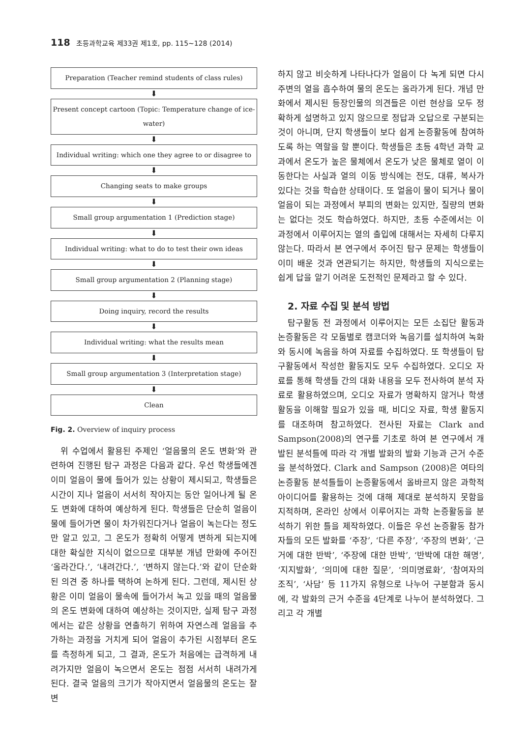118 초등과학교육 제33권 제1호, pp. 115∼128 (2014)
Preparation (Teacher remind students of class rules)
⬇
Present concept cartoon (Topic: Temperature change of ice-water)
⬇
Individual writing: which one they agree to or disagree to
⬇
Changing seats to make groups
⬇
Small group argumentation 1 (Prediction stage)
⬇
Individual writing: what to do to test their own ideas
⬇
Small group argumentation 2 (Planning stage)
⬇
Doing inquiry, record the results
⬇
Individual writing: what the results mean
⬇
Small group argumentation 3 (Interpretation stage)
⬇
Clean
Fig. 2. Overview of inquiry process
위 수업에서 활용된 주제인 ‘얼음물의 온도 변화’와 관련하여 진행된 탐구 과정은 다음과 같다. 우선 학생들에겐 이미 얼음이 물에 들어가 있는 상황이 제시되고, 학생들은 시간이 지나 얼음이 서서히 작아지는 동안 일어나게 될 온도 변화에 대하여 예상하게 된다. 학생들은 단순히 얼음이 물에 들어가면 물이 차가워진다거나 얼음이 녹는다는 정도만 알고 있고, 그 온도가 정확히 어떻게 변하게 되는지에 대한 확실한 지식이 없으므로 대부분 개념 만화에 주어진 ‘올라간다.’, ‘내려간다.’, ‘변하지 않는다.’와 같이 단순화된 의견 중 하나를 택하여 논하게 된다. 그런데, 제시된 상황은 이미 얼음이 물속에 들어가서 녹고 있을 때의 얼음물의 온도 변화에 대하여 예상하는 것이지만, 실제 탐구 과정에서는 같은 상황을 연출하기 위하여 자연스레 얼음을 추가하는 과정을 거치게 되어 얼음이 추가된 시점부터 온도를 측정하게 되고, 그 결과, 온도가 처음에는 급격하게 내려가지만 얼음이 녹으면서 온도는 점점 서서히 내려가게 된다. 결국 얼음의 크기가 작아지면서 얼음물의 온도는 잘 변
하지 않고 비슷하게 나타나다가 얼음이 다 녹게 되면 다시 주변의 열을 흡수하여 물의 온도는 올라가게 된다. 개념 만화에서 제시된 등장인물의 의견들은 이런 현상을 모두 정확하게 설명하고 있지 않으므로 정답과 오답으로 구분되는 것이 아니며, 단지 학생들이 보다 쉽게 논증활동에 참여하도록 하는 역할을 할 뿐이다. 학생들은 초등 4학년 과학 교과에서 온도가 높은 물체에서 온도가 낮은 물체로 열이 이동한다는 사실과 열의 이동 방식에는 전도, 대류, 복사가 있다는 것을 학습한 상태이다. 또 얼음이 물이 되거나 물이 얼음이 되는 과정에서 부피의 변화는 있지만, 질량의 변화는 없다는 것도 학습하였다. 하지만, 초등 수준에서는 이 과정에서 이루어지는 열의 출입에 대해서는 자세히 다루지 않는다. 따라서 본 연구에서 주어진 탐구 문제는 학생들이 이미 배운 것과 연관되기는 하지만, 학생들의 지식으로는 쉽게 답을 알기 어려운 도전적인 문제라고 할 수 있다.
2. 자료 수집 및 분석 방법
탐구활동 전 과정에서 이루어지는 모든 소집단 활동과 논증활동은 각 모둠별로 캠코더와 녹음기를 설치하여 녹화와 동시에 녹음을 하여 자료를 수집하였다. 또 학생들이 탐구활동에서 작성한 활동지도 모두 수집하였다. 오디오 자료를 통해 학생들 간의 대화 내용을 모두 전사하여 분석 자료로 활용하였으며, 오디오 자료가 명확하지 않거나 학생활동을 이해할 필요가 있을 때, 비디오 자료, 학생 활동지를 대조하며 참고하였다. 전사된 자료는 Clark and Sampson(2008)의 연구를 기초로 하여 본 연구에서 개발된 분석틀에 따라 각 개별 발화의 발화 기능과 근거 수준을 분석하였다. Clark and Sampson (2008)은 여타의 논증활동 분석틀들이 논증활동에서 올바르지 않은 과학적 아이디어를 활용하는 것에 대해 제대로 분석하지 못함을 지적하며, 온라인 상에서 이루어지는 과학 논증활동을 분석하기 위한 틀을 제작하였다. 이들은 우선 논증활동 참가자들의 모든 발화를 ‘주장’, ‘다른 주장’, ‘주장의 변화’, ‘근거에 대한 반박’, ‘주장에 대한 반박’, ‘반박에 대한 해명’, ‘지지발화’, ‘의미에 대한 질문’, ‘의미명료화’, ‘참여자의 조직’, ‘사담’ 등 11가지 유형으로 나누어 구분함과 동시에, 각 발화의 근거 수준을 4단계로 나누어 분석하였다. 그리고 각 개별